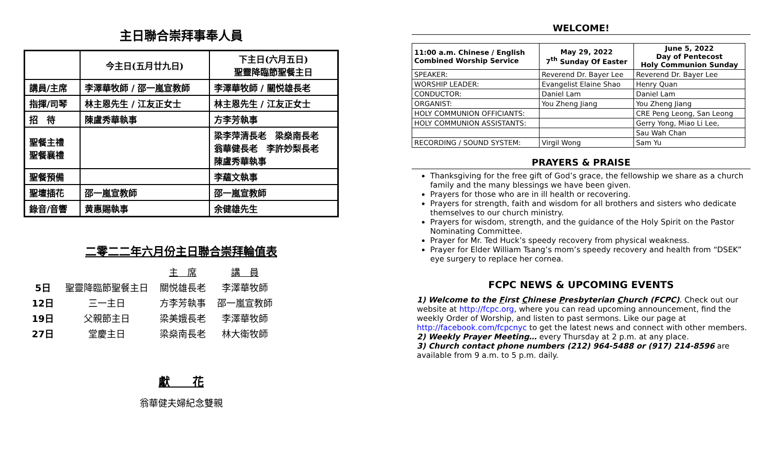主日聯合崇拜事奉人員
| | 今主日(五月廿九日) | 下主日(六月五日) 聖靈降臨節聖餐主日 |
| --- | --- | --- |
| 講員/主席 | 李澤華牧師 / 邵一嵐宣教師 | 李澤華牧師 / 關悦雄長老 |
| 指揮/司琴 | 林主恩先生 / 江友正女士 | 林主恩先生 / 江友正女士 |
| 招 待 | 陳盧秀華執事 | 方李芳執事 |
| 聖餐主禮 聖餐襄禮 | | 梁李萍清長老 梁燊南長老 翁華健長老 李許妙梨長老 陳盧秀華執事 |
| 聖餐預備 | | 李蘊文執事 |
| 聖壇插花 | 邵一嵐宣教師 | 邵一嵐宣教師 |
| 錄音/音響 | 黄惠賜執事 | 余健雄先生 |
二零二二年六月份主日聯合崇拜輪值表
| | | 主 席 | 講 員 |
| 5日 | 聖靈降臨節聖餐主日 | 關悦雄長老 | 李澤華牧師 |
| 12日 | 三一主日 | 方李芳執事 | 邵一嵐宣教師 |
| 19日 | 父親節主日 | 梁美娥長老 | 李澤華牧師 |
| 27日 | 堂慶主日 | 梁燊南長老 | 林大衛牧師 |
獻　　花
翁華健夫婦紀念雙親
WELCOME!
| 11:00 a.m. Chinese / English Combined Worship Service | May 29, 2022 7<sup>th</sup> Sunday Of Easter | June 5, 2022 Day of Pentecost Holy Communion Sunday |
| SPEAKER: | Reverend Dr. Bayer Lee | Reverend Dr. Bayer Lee |
| WORSHIP LEADER: | Evangelist Elaine Shao | Henry Quan |
| CONDUCTOR: | Daniel Lam | Daniel Lam |
| ORGANIST: | You Zheng Jiang | You Zheng Jiang |
| HOLY COMMUNION OFFICIANTS: | | CRE Peng Leong, San Leong |
| HOLY COMMUNION ASSISTANTS: | | Gerry Yong, Miao Li Lee, |
| | | Sau Wah Chan |
| RECORDING / SOUND SYSTEM: | Virgil Wong | Sam Yu |
PRAYERS & PRAISE
Thanksgiving for the free gift of God’s grace, the fellowship we share as a church family and the many blessings we have been given.
Prayers for those who are in ill health or recovering.
Prayers for strength, faith and wisdom for all brothers and sisters who dedicate themselves to our church ministry.
Prayers for wisdom, strength, and the guidance of the Holy Spirit on the Pastor Nominating Committee.
Prayer for Mr. Ted Huck’s speedy recovery from physical weakness.
Prayer for Elder William Tsang’s mom’s speedy recovery and health from “DSEK” eye surgery to replace her cornea.
FCPC NEWS & UPCOMING EVENTS
1) Welcome to the First Chinese Presbyterian Church (FCPC). Check out our website at http://fcpc.org, where you can read upcoming announcement, find the weekly Order of Worship, and listen to past sermons. Like our page at http://facebook.com/fcpcnyc to get the latest news and connect with other members.
2) Weekly Prayer Meeting… every Thursday at 2 p.m. at any place.
3) Church contact phone numbers (212) 964-5488 or (917) 214-8596 are available from 9 a.m. to 5 p.m. daily.